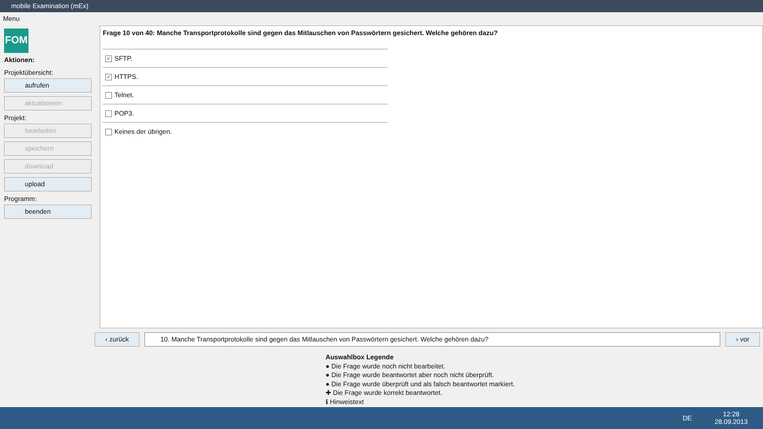mobile Examination (mEx)
Menu
FOM
Aktionen:
Projektübersicht:
aufrufen
aktualisieren
Projekt:
bearbeiten
speichern
download
upload
Programm:
beenden
Frage 10 von 40: Manche Transportprotokolle sind gegen das Mitlauschen von Passwörtern gesichert. Welche gehören dazu?
✓ SFTP.
✓ HTTPS.
Telnet.
POP3.
Keines der übrigen.
‹ zurück 10. Manche Transportprotokolle sind gegen das Mitlauschen von Passwörtern gesichert. Welche gehören dazu?
› vor
Auswahlbox Legende
● Die Frage wurde noch nicht bearbeitet.
● Die Frage wurde beantwortet aber noch nicht überprüft.
● Die Frage wurde überprüft und als falsch beantwortet markiert.
✚ Die Frage wurde korrekt beantwortet.
ℹ Hinweistext
DE
12:28
28.09.2013